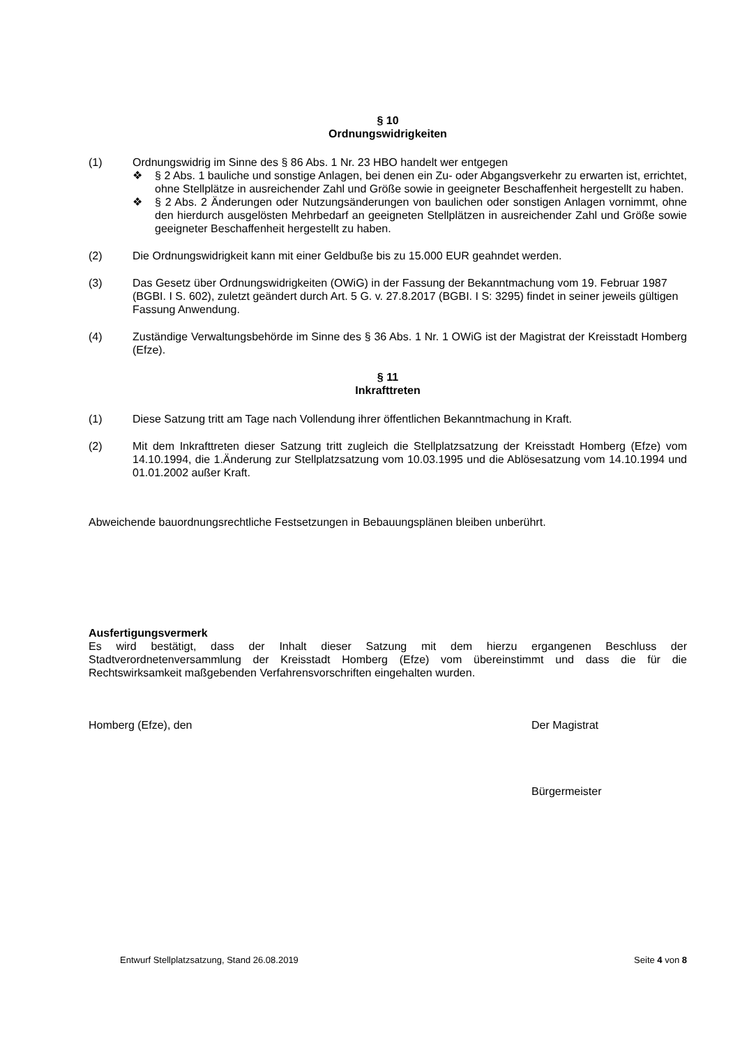§ 10
Ordnungswidrigkeiten
(1) Ordnungswidrig im Sinne des § 86 Abs. 1 Nr. 23 HBO handelt wer entgegen
❖ § 2 Abs. 1 bauliche und sonstige Anlagen, bei denen ein Zu- oder Abgangsverkehr zu erwarten ist, errichtet, ohne Stellplätze in ausreichender Zahl und Größe sowie in geeigneter Beschaffenheit hergestellt zu haben.
❖ § 2 Abs. 2 Änderungen oder Nutzungsänderungen von baulichen oder sonstigen Anlagen vornimmt, ohne den hierdurch ausgelösten Mehrbedarf an geeigneten Stellplätzen in ausreichender Zahl und Größe sowie geeigneter Beschaffenheit hergestellt zu haben.
(2) Die Ordnungswidrigkeit kann mit einer Geldbuße bis zu 15.000 EUR geahndet werden.
(3) Das Gesetz über Ordnungswidrigkeiten (OWiG) in der Fassung der Bekanntmachung vom 19. Februar 1987 (BGBI. I S. 602), zuletzt geändert durch Art. 5 G. v. 27.8.2017 (BGBI. I S: 3295) findet in seiner jeweils gültigen Fassung Anwendung.
(4) Zuständige Verwaltungsbehörde im Sinne des § 36 Abs. 1 Nr. 1 OWiG ist der Magistrat der Kreisstadt Homberg (Efze).
§ 11
Inkrafttreten
(1) Diese Satzung tritt am Tage nach Vollendung ihrer öffentlichen Bekanntmachung in Kraft.
(2) Mit dem Inkrafttreten dieser Satzung tritt zugleich die Stellplatzsatzung der Kreisstadt Homberg (Efze) vom 14.10.1994, die 1.Änderung zur Stellplatzsatzung vom 10.03.1995 und die Ablösesatzung vom 14.10.1994 und 01.01.2002 außer Kraft.
Abweichende bauordnungsrechtliche Festsetzungen in Bebauungsplänen bleiben unberührt.
Ausfertigungsvermerk
Es wird bestätigt, dass der Inhalt dieser Satzung mit dem hierzu ergangenen Beschluss der Stadtverordnetenversammlung der Kreisstadt Homberg (Efze) vom übereinstimmt und dass die für die Rechtswirksamkeit maßgebenden Verfahrensvorschriften eingehalten wurden.
Homberg (Efze), den Der Magistrat
Bürgermeister
Entwurf Stellplatzsatzung, Stand 26.08.2019 Seite 4 von 8